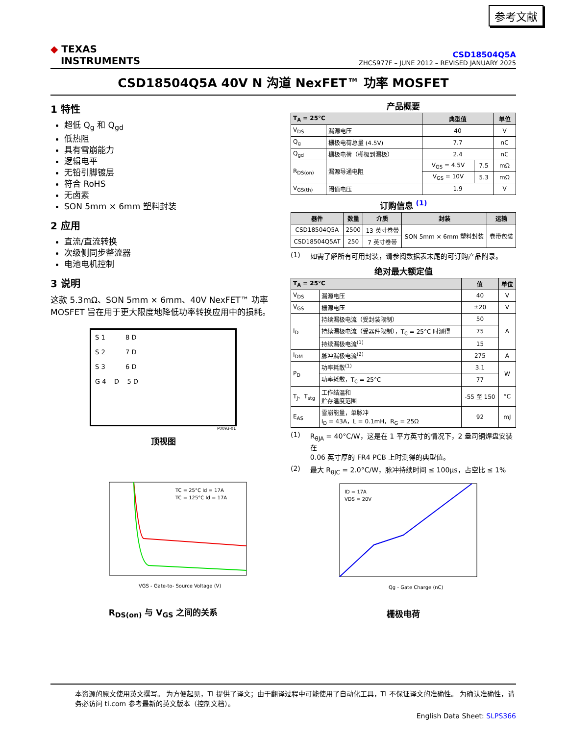参考文献
◆ TEXAS
INSTRUMENTS
CSD18504Q5A
ZHCS977F – JUNE 2012 – REVISED JANUARY 2025
CSD18504Q5A 40V N 沟道 NexFET™ 功率 MOSFET
1 特性
超低 Q<sub>g</sub> 和 Q<sub>gd</sub>
低热阻
具有雪崩能力
逻辑电平
无铅引脚镀层
符合 RoHS
无卤素
SON 5mm × 6mm 塑料封装
2 应用
直流/直流转换
次级侧同步整流器
电池电机控制
3 说明
这款 5.3mΩ、SON 5mm × 6mm、40V NexFET™ 功率 MOSFET 旨在用于更大限度地降低功率转换应用中的损耗。
S 1 8 D
S 2 7 D
S 3 6 D
G 4 D 5 D
P0093-01
顶视图
TC = 25°C Id = 17A
TC = 125°C Id = 17A
VGS - Gate-to- Source Voltage (V)
R<sub>DS(on)</sub> 与 V<sub>GS</sub> 之间的关系
产品概要
| T<sub>A</sub> = 25°C | | 典型值 | | 单位 |
| --- | --- | --- | --- | --- |
| V<sub>DS</sub> | 漏源电压 | 40 | | V |
| Q<sub>g</sub> | 栅极电荷总量 (4.5V) | 7.7 | | nC |
| Q<sub>gd</sub> | 栅极电荷（栅极到漏极） | 2.4 | | nC |
| R<sub>DS(on)</sub> | 漏源导通电阻 | V<sub>GS</sub> = 4.5V | 7.5 | mΩ |
| | | V<sub>GS</sub> = 10V | 5.3 | mΩ |
| V<sub>GS(th)</sub> | 阈值电压 | 1.9 | | V |
订购信息 <sup>(1)</sup>
| 器件 | 数量 | 介质 | 封装 | 运输 |
| --- | --- | --- | --- | --- |
| CSD18504Q5A | 2500 | 13 英寸卷带 | SON 5mm × 6mm 塑料封装 | 卷带包装 |
| CSD18504Q5AT | 250 | 7 英寸卷带 | | |
(1) 如需了解所有可用封装，请参阅数据表末尾的可订购产品附录。
绝对最大额定值
| T<sub>A</sub> = 25°C | | 值 | 单位 |
| --- | --- | --- | --- |
| V<sub>DS</sub> | 漏源电压 | 40 | V |
| V<sub>GS</sub> | 栅源电压 | ±20 | V |
| I<sub>D</sub> | 持续漏极电流（受封装限制） | 50 | A |
| | 持续漏极电流（受器件限制），T<sub>C</sub> = 25°C 时测得 | 75 | |
| | 持续漏极电流<sup>(1)</sup> | 15 | |
| I<sub>DM</sub> | 脉冲漏极电流<sup>(2)</sup> | 275 | A |
| P<sub>D</sub> | 功率耗散<sup>(1)</sup> | 3.1 | W |
| | 功率耗散，T<sub>C</sub> = 25°C | 77 | |
| T<sub>J</sub>、T<sub>stg</sub> | 工作结温和 贮存温度范围 | -55 至 150 | °C |
| E<sub>AS</sub> | 雪崩能量，单脉冲 I<sub>D</sub> = 43A，L = 0.1mH，R<sub>G</sub> = 25Ω | 92 | mJ |
(1) R<sub>θJA</sub> = 40°C/W，这是在 1 平方英寸的情况下，2 盎司铜焊盘安装在
0.06 英寸厚的 FR4 PCB 上时测得的典型值。
(2) 最大 R<sub>θJC</sub> = 2.0°C/W，脉冲持续时间 ≤ 100μs，占空比 ≤ 1%
ID = 17A
VDS = 20V
Qg - Gate Charge (nC)
栅极电荷
本资源的原文使用英文撰写。 为方便起见，TI 提供了译文；由于翻译过程中可能使用了自动化工具，TI 不保证译文的准确性。 为确认准确性，请务必访问 ti.com 参考最新的英文版本（控制文档）。
English Data Sheet: SLPS366